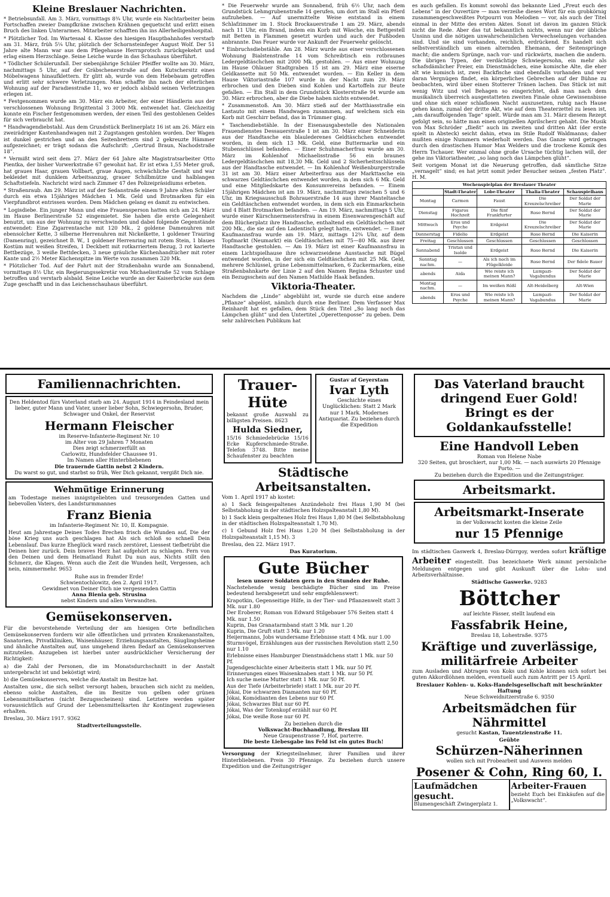Kleine Breslauer Nachrichten.
* Betriebsunfall. Am 3. März, vormittags 8¾ Uhr, wurde ein Nachtarbeiter beim Fortschaffen zweier Dampfkräne zwischen Krähnen gequetscht und erlitt einen Bruch des linken Unterarmes. Mitarbeiter schafften ihn ins Allerheiligenhospital.
* Plötzlicher Tod. Im Wartesaal 4. Klasse des hiesigen Hauptbahnhofes verstarb am 31. März, früh 5¼ Uhr, plötzlich der Schornsteinfeger August Wolf. Der 51 Jahre alte Mann war aus dem Pflegehause Herrnprotsch zurückgekehrt und erlag einem Herzschlage. Seine Leiche wurde in das Schauhaus überführt.
* Tödlicher Schülerunfall. Der siebenjährige Schüler Pfeiffer wollte am 30. März, nachmittags 5 Uhr, auf der Gräbschenerstraße auf den Kutschersitz eines Möbelwagens hinaufklettern. Er glitt ab, wurde von dem Hebebaum getroffen und erlitt sehr schwere Verletzungen. Man schaffte ihn nach der elterlichen Wohnung auf der Paradiesstraße 11, wo er jedoch alsbald seinen Verletzungen erlegen ist.
* Festgenommen wurde am 30. März ein Arbeiter, der einer Händlerin aus der verschlossenen Wohnung Brigittental 3 3000 Mk. entwendet hat. Gleichzeitig konnte ein Fischer festgenommen werden, der einen Teil des gestohlenen Geldes für sich verbraucht hat.
* Handwagendiebstahl. Aus dem Grundstück Berlinerplatz 16 ist am 26. März ein zweirädriger Kastenhandwagen mit 2 Zugstangen gestohlen worden. Der Wagen ist dunkel gestrichen und an den Seitenbrettern sind 2 gekreuzte Hämmer aufgezeichnet; er trägt sodann die Aufschrift: „Gertrud Braun, Nachodstraße 18“.
* Vermißt wird seit dem 27. März der 64 Jahre alte Magistratsarbeiter Otto Pientka, der bisher Vorwerkstraße 67 gewohnt hat. Er ist etwa 1,55 Meter groß, hat graues Haar, grauen Vollbart, graue Augen, schwächliche Gestalt und war bekleidet mit dunklem Arbeitsanzug, grauer Schilbmütze und halblangen Schaftstiefeln. Nachricht wird nach Zimmer 47 des Polizeipräsidiums erbeten.
* Straßenraub. Am 29. März ist auf der Sedanstraße einem 9 Jahre alten Schüler durch ein etwa 15jähriges Mädchen 1 Mk. Geld und Brotmarken für ein Vierpfundbrot entrissen worden. Dem Mädchen gelang es damit zu entwischen.
* Logisdiebe. Ein junger Mann und eine Frauensperson hatten sich am 24. März im Hause Berlinerstraße 52 eingemietet. Sie haben die erste Gelegenheit benutzt, um aus der Wohnung zu verschwinden und dabei folgende Gegenstände entwendet: Eine Zigarrentasche mit 120 Mk., 2 goldene Damenuhren mit ebensolcher Kette, 3 silberne Herrenuhren mit Nickelkette, 1 goldener Trauring (Damenring), gezeichnet B. W., 1 goldener Herrenring mit rotem Stein, 1 blaues Kostüm mit weißen Streifen, 1 Deckbett mit rotkarriertem Bezug, 3 rot karierte Bettbezüge, 3 weiße Bettdecken, 3 neue gräuliche Küchenhandtücher mit roter Kante und 2½ Meter Küchenspitze im Werte von zusammen 320 Mk.
* Plötzlicher Tod. Auf der Fahrt mit der Straßenbahn wurde am Sonnabend, vormittags 8½ Uhr, ein Regierungssekretär von Michaelisstraße 52 vom Schlage betroffen und verstarb alsbald. Seine Leiche wurde an der Kaiserbrücke aus dem Zuge geschafft und in das Leichenschauhaus überführt.
* Die Feuerwehr wurde am Sonnabend, früh 6½ Uhr, nach dem Grundstück Lehmgrubenstraße 14 gerufen, um dort im Stall ein Pferd aufzuheben. — Auf unermittelte Weise entstand in einem Schlafzimmer im 1. Stock Brockauerstraße 1 am 29. März, abends nach 11 Uhr, ein Brand, indem ein Korb mit Wäsche, ein Bettgestell mit Betten in Flammen gesetzt wurden und auch der Fußboden anbrannte. Das Feuer wurde vor Ankunft der Feuerwehr gelöscht.
* Einbruchsdiebstähle. Am 28. März wurde aus einer verschlossenen Wohnung Bialstenstraße 14 vom Schreibtisch ein rotbraunes Ledergeldtäschchen mit 2000 Mk. gestohlen. — Aus einer Wohnung im Hause Ohlauer Stadtgraben 15 ist am 29. März eine eiserne Geldkassette mit 50 Mk. entwendet worden. — Ein Keller in dem Hause Viktoriastraße 107 wurde in der Nacht zum 29. März erbrochen und den Dieben sind Kohlen und Kartoffeln zur Beute gefallen. — Ein Stall in dem Grundstück Klosterstraße 94 wurde am 30. März erbrochen, aber die Diebe haben nichts entwendet.
* Zusammenstoß. Am 30. März stieß auf der Matthiasstraße ein Lastauto mit einem Handwagen zusammen, auf welchem sich ein Korb mit Geschirr befand, das in Trümmer ging.
* Taschendiebstähle. In der Eisenausgabestelle des Nationalen Frauendienstes Dessauerstraße 1 ist am 30. März einer Schneiderin aus der Handtasche ein blaulederenes Geldtäschchen entwendet worden, in dem sich 13 Mk. Geld, eine Buttermarke und ein Stubenschlüssel befanden. — Einer Schuhmacherfrau wurde am 30. März im Kohlenhof Michaelisstraße 56 ein braunes Ledergeldtäschchen mit 18,30 Mk. Geld und 2 Sicherheitsschlüsseln aus der Handtasche entwendet. — Im Kohlenhof Weißenburgerstraße 31 ist am 30. März einer Arbeiterfrau aus der Markttasche ein schwarzes Geldtäschchen entwendet worden, in dem sich 6 Mk. Geld und eine Mitgliedskarte des Konsumvereins befanden. — Einem 15jährigen Mädchen ist am 19. März, nachmittags zwischen 5 und 6 Uhr, im Kriegsausschuß Bohrauerstraße 14 aus ihrer Manteltasche ein Geldtäschchen entwendet worden, in dem sich ein Einmarkschein und 4 Blatt Brotmarken befanden. — Am 19. März, nachmittags 5 Uhr, wurde einer Kürschnermeistersfrau in einem Eisenwarengeschäft auf dem Blücherplatz ihre Handtasche, enthaltend ein Geldtäschchen mit 200 Mk., die sie auf den Ladentisch gelegt hatte, entwendet. — Einer Kaufmannsfrau wurde am 19. März, mittags 12¾ Uhr, auf dem Topfmarkt (Neumarkt) ein Geldtäschchen mit 75—80 Mk. aus ihrer Handtasche gestohlen. — Am 19. März ist einer Kaufmannsfrau in einem Lichtspielhause ihre schwarzseidene Ausstasche mit Bügel entwendet worden, in der sich ein Geldtäschchen mit 25 Mk. Geld, mehrere Schlüssel, grüne Lebensmittelmarken, 6 Zuckermarken, eine Straßenbahnkarte der Linie 2 auf den Namen Regina Schuster und ein Bezugsschein auf den Namen Mathilde Haak befanden.
Viktoria-Theater.
Nachdem die „Linde“ abgeblüht ist, wurde sie durch eine andere „Pflanze“ abgelöst, nämlich durch eine Berliner. Dem Verfasser Max Reinhardt hat es gefallen, dem Stück den Titel „So lang noch das Lämpchen glüht“ und den Untertitel „Operettenposse“ zu geben. Dem sehr zahlreichen Publikum hat
es auch gefallen. Es kommt sowohl das bekannte Lied „Freut euch des Lebens“ in der Ouvertüre — man verzeihe dieses Wort für ein grobkörnig zusammengeschweißtes Potpourri von Melodien — vor, als auch der Titel einmal in der Mitte des ersten Aktes. Sonst ist davon im ganzen Stück nicht die Rede. Aber das tut bekanntlich nichts, wenn nur der übliche Unsinn und die nötigen unwahrscheinlichen Verwechselungen vorhanden sind. Und sie sind vorhanden, reichlich, erdrückend. Es handelt sich selbstverständlich um einen alternden Ehemann, der Seitensprünge macht; die andern Sprünge, nach vor- und rückwärts, machen die andern. Die übrigen Typen, der verdächtige Schwiegersohn, ein mehr als schafsdämlicher Freier, ein Dienstmädchen, eine komische Alte, die eher alt wie komisch ist, zwei Backfische sind ebenfalls vorhanden und wer daran Vergnügen findet, ein körperliches Gebrechen auf der Bühne zu beobachten, wird über einen Stotterer Tränen lachen. Das Stück ist mit wenig Witz und viel Behagen so eingerichtet, daß man nach dem musikalisch überreich ausgestatteten zweiten Finale ohne Gewissensbisse und ohne sich einer schlaflosen Nacht auszusetzen, ruhig nach Hause gehen kann, zumal der dritte Akt, wie auf dem Theaterzettel zu lesen ist, „am darauffolgenden Tage“ spielt. Würde man am 31. März diesem Rezept gefolgt sein, so hätte man einen originellen Aprilscherz gehabt. Die Musik von Max Schröder „fließt“ auch im zweiten und dritten Akt (der erste spielt in Absteck) seicht dahin, etwa im Stile Rudolf Waldmanns; daher mußten einige Nummern wiederholt werden. Das Ganze wird getragen durch den drastischen Humor Max Welders und die trockene Komik des Herrn Tschauer. Wer einmal ohne große Ursache tüchtig lachen will, der gehe ins Viktoriatheater, „so lang noch das Lämpchen glüht“.
Seit vorigem Monat ist die Neuerung getroffen, daß sämtliche Sitze „vernagelt“ sind; es hat jetzt somit jeder Besucher seinen „festen Platz“. H. M.
| Wochenspielplan der Breslauer Theater | | | | |
| --- | --- | --- | --- | --- |
| | Stadt-Theater | Lobe-Theater | Thalia-Theater | Schauspielhaus |
| Montag | Carmen | Faust | Die Kreuzelschreiber | Der Soldat der Marie |
| Dienstag | Figaros Hochzeit | Die fünf Frankfurter | Rose Bernd | Der Soldat der Marie |
| Mittwoch | Eros und Psyche | Erdgeist | Die Kreuzelschreiber | Der Soldat der Marie |
| Donnerstag | Fidelio | Erdgeist | Rose Bernd | Die Kaiserin |
| Freitag | Geschlossen | Geschlossen | Geschlossen | Geschlossen |
| Sonnabend | Tristan und Isolde | Erdgeist | Rose Bernd | Die Kaiserin |
| Sonntag nachm. | — | Als ich noch im Flügelkleide | Rose Bernd | Der fidele Bauer |
| abends | Aida | Wie reiste ich meinen Mann? | Lumpazi-Vagabundus | Der Soldat der Marie |
| Montag nachm. | — | Im weißen Rößl | Alt-Heidelberg | Alt-Wien |
| abends | Eros und Psyche | Wie reiste ich meinen Mann? | Lumpazi-Vagabundus | Der Soldat der Marie |
Familiennachrichten.
Den Heldentod fürs Vaterland starb am 24. August 1914 in Feindesland mein lieber, guter Mann und Vater, unser lieber Sohn, Schwiegersohn, Bruder, Schwager und Onkel, der Reservist
Hermann Fleischer
im Reserve-Infanterie-Regiment Nr. 10
im Alter von 29 Jahren 7 Monaten
Dies zeigt schmerzerfüllt an
Carlowitz, Hundsfelder Chaussee 91.
Im Namen aller Hinterbliebenen
Die trauernde Gattin nebst 2 Kindern.
Du warst so gut, und starbst so früh, Wer Dich gekannt, vergißt Dich nie.
Wehmütige Erinnerung
am Todestage meines innigstgeliebten und treusorgenden Gatten und liebevollen Vaters, des Landsturmmannes
Franz Bienia
im Infanterie-Regiment Nr. 10, II. Kompagnie.
Heut am Jahrestage Deines Todes Brechen frisch die Wunden auf, Die der böse Krieg uns auch geschlagen hat Als sich schloß so schnell Dein Lebenslauf. Das kurze Eheglück ward rasch zerstöret, Liessest tiefbetrübt die Deinen hier zurück. Dein braves Herz hat aufgehört zu schlagen. Fern von den Deinen und dem Heimatland Ruhst Du nun aus, Nichts stillt den Schmerz, die Klagen. Wenn auch die Zeit die Wunden heilt, Vergessen, ach nein, nimmermehr. 9653
Ruhe aus in fremder Erde!
Schwientochlowitz, den 2. April 1917.
Gewidmet von Deiner Dich nie vergessenden Gattin
Anna Bienia geb. Strusina
nebst Kindern und allen Verwandten.
Gemüsekonserven.
Für die bevorstehende Verteilung der am hiesigen Orte befindlichen Gemüsekonserven fordern wir alle öffentlichen und privaten Krankenanstalten, Sanatorien, Privatkliniken, Waisenhäuser, Erziehungsanstalten, Säuglingsheime und ähnliche Anstalten auf, uns umgehend ihren Bedarf an Gemüsekonserven mitzuteilen. Anzugeben ist hierbei unter ausdrücklicher Versicherung der Richtigkeit:
a) die Zahl der Personen, die im Monatsdurchschnitt in der Anstalt untergebracht ist und beköstigt wird;
b) die Gemüsekonserven, welche die Anstalt im Besitze hat.
Anstalten usw., die sich selbst versorgt haben, brauchen sich nicht zu melden, ebenso solche Anstalten, die im Besitze von gelben oder grünen Lebensmittelkarten (nicht Bezugsscheinen) sind. Letztere werden später voraussichtlich auf Grund der Lebensmittelkarten ihr Kontingent zugewiesen erhalten.
Breslau, 30. März 1917. 9362
Stadtverteilungsstelle.
Trauer-Hüte
bekannt große Auswahl zu billigsten Preisen. 8623
Hulda Siedner,
15/16 Schmiedebrücke 15/16 Ecke Kupferschmiede-Straße. Telefon 3748. Bitte meine Schaufenster zu beachten
Gustav af Geyerstam
Ivar Lyth
Geschichte eines Unglücklichen: Statt 2 Mark nur 1 Mark. Modernes Antiquariat. Zu beziehen durch die Expedition
Städtische Arbeitsanstalten.
Vom 1. April 1917 ab kostet:
a) 1 Sack feingespaltenes Anzündeholz frei Haus 1,90 M (bei Selbstabholung in der städtischen Holzspalteanstalt 1,80 M).
b) 1 Sack klein gespaltenes Holz frei Haus 1,80 M (bei Selbstabholung in der städtischen Holzspalteanstalt 1,70 M).
c) 1 Gebund Holz frei Haus 1,20 M (bei Selbstabholung in der Holzspalteanstalt 1,15 M). 3
Breslau, den 22. März 1917.
Das Kuratorium.
Gute Bücher
lesen unsere Soldaten gern in den Stunden der Ruhe.
Nachstehende wenig beschädigte Bücher sind im Preise bedeutend herabgesetzt und sehr empfehlenswert:
Krapotkin, Gegenseitige Hilfe, in der Tier- und Pflanzenwelt statt 3 Mk. nur 1.80
Der Eroberer, Roman von Edward Stilgebauer 576 Seiten statt 4 Mk. nur 1.50
Kuprin, Das Granatarmband statt 3 Mk. nur 1.20
Kuprin, Die Gruft statt 3 Mk. nur 1.20
Heijermanns, Jobs wundersame Erlebnisse statt 4 Mk. nur 1.00
Sturmvögel, Erzählungen aus der russischen Revolution statt 2,50 nur 1.10
Erlebnisse eines Hamburger Dienstmädchens statt 1 Mk. nur 50 Pf.
Jugendgeschichte einer Arbeiterin statt 1 Mk. nur 50 Pf.
Erinnerungen eines Waisenknaben statt 1 Mk. nur 50 Pf.
Ich suche meine Mutter statt 1 Mk. nur 50 Pf.
Aus der Tiefe (Arbeiterbriefe) statt 1 Mk. nur 20 Pf.
Jókai, Die schwarzen Diamanten nur 60 Pf.
Jókai, Komödianten des Lebens nur 60 Pf.
Jókai, Schwarzes Blut nur 60 Pf.
Jókai, Was der Totenkopf erzählt nur 60 Pf.
Jókai, Die weiße Rose nur 60 Pf.
Zu beziehen durch die
Volkswacht-Buchhandlung, Breslau III
Neue Graupenstrasse 7, Hof, parterre.
Die beste Liebesgabe ins Feld ist ein gutes Buch!
Versorgung der Kriegsteilnehmer, ihrer Familien und ihrer Hinterbliebenen. Preis 30 Pfennige. Zu beziehen durch unsere Expedition und die Zeitungsträger
Das Vaterland braucht dringend Euer Gold! Bringt es der Goldankaufsstelle!
Eine Handvoll Leben
Roman von Helene Nabe
320 Seiten, gut broschiert, nur 1,00 Mk. — nach auswärts 20 Pfennige Porto. —
Zu beziehen durch die Expedition und die Zeitungsträger.
Arbeitsmarkt.
Arbeitsmarkt-Inserate
in der Volkswacht kosten die kleine Zeile
nur 15 Pfennige
Im städtischen Gaswerk 4, Breslau-Dürrgoy, werden sofort kräftige Arbeiter eingestellt. Das bezeichnete Werk nimmt persönliche Meldungen entgegen und gibt Auskunft über die Lohn- und Arbeitsverhältnisse.
Städtische Gaswerke. 9283
Böttcher
auf leichte Fässer, stellt laufend ein
Fassfabrik Heine,
Breslau 18, Lohestraße. 9375
Kräftige und zuverlässige, militärfreie Arbeiter
zum Ausladen und Abtragen von Koks und Kohle können sich sofort bei guten Akkordlöhnen melden, eventuell auch zum Antritt per 15 April.
Breslauer Kohlen- u. Koks-Handelsgesellschaft mit beschränkter Haftung
Neue Schweidnitzerstraße 6. 9350
Arbeitsmädchen für Nährmittel
gesucht Kastan, Tauentzienstraße 11.
Geübte
Schürzen-Näherinnen
wollen sich mit Probearbeit und Ausweis melden
Posener & Cohn, Ring 60, I.
Laufmädchen gesucht.
Blumengeschäft Zwingerplatz 1.
Arbeiter-Frauen
bezieht Euch bei Einkäufen auf die „Volkswacht“.